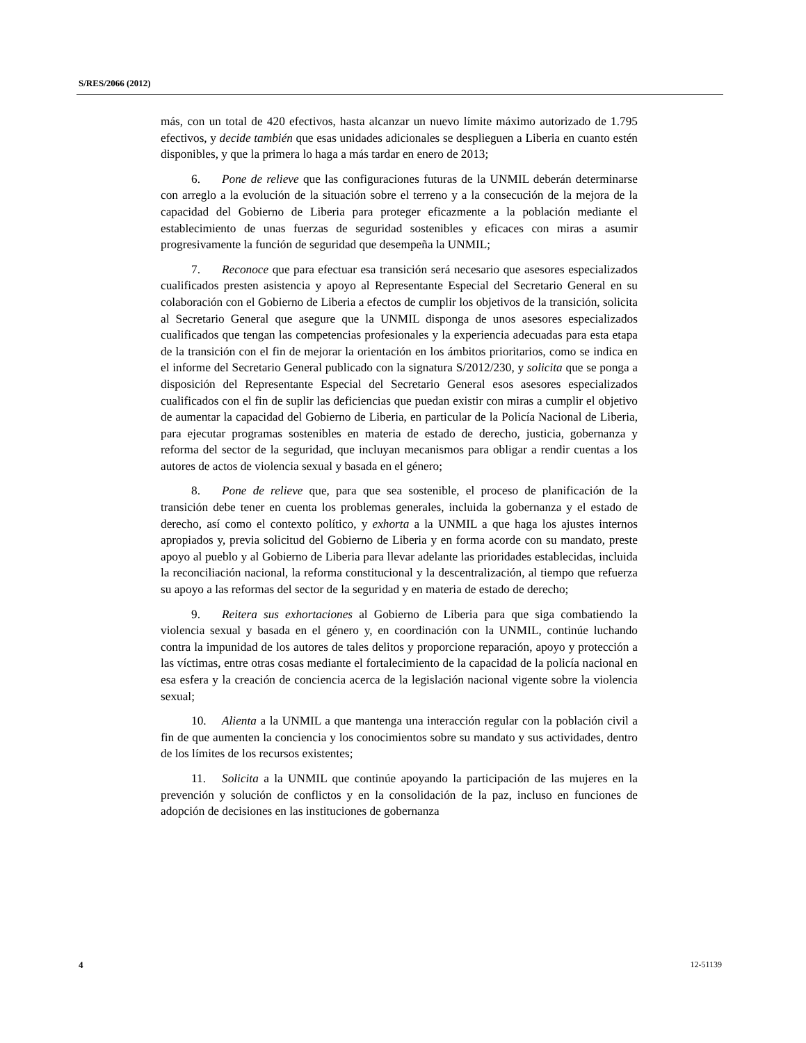S/RES/2066 (2012)
más, con un total de 420 efectivos, hasta alcanzar un nuevo límite máximo autorizado de 1.795 efectivos, y decide también que esas unidades adicionales se desplieguen a Liberia en cuanto estén disponibles, y que la primera lo haga a más tardar en enero de 2013;
6. Pone de relieve que las configuraciones futuras de la UNMIL deberán determinarse con arreglo a la evolución de la situación sobre el terreno y a la consecución de la mejora de la capacidad del Gobierno de Liberia para proteger eficazmente a la población mediante el establecimiento de unas fuerzas de seguridad sostenibles y eficaces con miras a asumir progresivamente la función de seguridad que desempeña la UNMIL;
7. Reconoce que para efectuar esa transición será necesario que asesores especializados cualificados presten asistencia y apoyo al Representante Especial del Secretario General en su colaboración con el Gobierno de Liberia a efectos de cumplir los objetivos de la transición, solicita al Secretario General que asegure que la UNMIL disponga de unos asesores especializados cualificados que tengan las competencias profesionales y la experiencia adecuadas para esta etapa de la transición con el fin de mejorar la orientación en los ámbitos prioritarios, como se indica en el informe del Secretario General publicado con la signatura S/2012/230, y solicita que se ponga a disposición del Representante Especial del Secretario General esos asesores especializados cualificados con el fin de suplir las deficiencias que puedan existir con miras a cumplir el objetivo de aumentar la capacidad del Gobierno de Liberia, en particular de la Policía Nacional de Liberia, para ejecutar programas sostenibles en materia de estado de derecho, justicia, gobernanza y reforma del sector de la seguridad, que incluyan mecanismos para obligar a rendir cuentas a los autores de actos de violencia sexual y basada en el género;
8. Pone de relieve que, para que sea sostenible, el proceso de planificación de la transición debe tener en cuenta los problemas generales, incluida la gobernanza y el estado de derecho, así como el contexto político, y exhorta a la UNMIL a que haga los ajustes internos apropiados y, previa solicitud del Gobierno de Liberia y en forma acorde con su mandato, preste apoyo al pueblo y al Gobierno de Liberia para llevar adelante las prioridades establecidas, incluida la reconciliación nacional, la reforma constitucional y la descentralización, al tiempo que refuerza su apoyo a las reformas del sector de la seguridad y en materia de estado de derecho;
9. Reitera sus exhortaciones al Gobierno de Liberia para que siga combatiendo la violencia sexual y basada en el género y, en coordinación con la UNMIL, continúe luchando contra la impunidad de los autores de tales delitos y proporcione reparación, apoyo y protección a las víctimas, entre otras cosas mediante el fortalecimiento de la capacidad de la policía nacional en esa esfera y la creación de conciencia acerca de la legislación nacional vigente sobre la violencia sexual;
10. Alienta a la UNMIL a que mantenga una interacción regular con la población civil a fin de que aumenten la conciencia y los conocimientos sobre su mandato y sus actividades, dentro de los límites de los recursos existentes;
11. Solicita a la UNMIL que continúe apoyando la participación de las mujeres en la prevención y solución de conflictos y en la consolidación de la paz, incluso en funciones de adopción de decisiones en las instituciones de gobernanza
4 12-51139